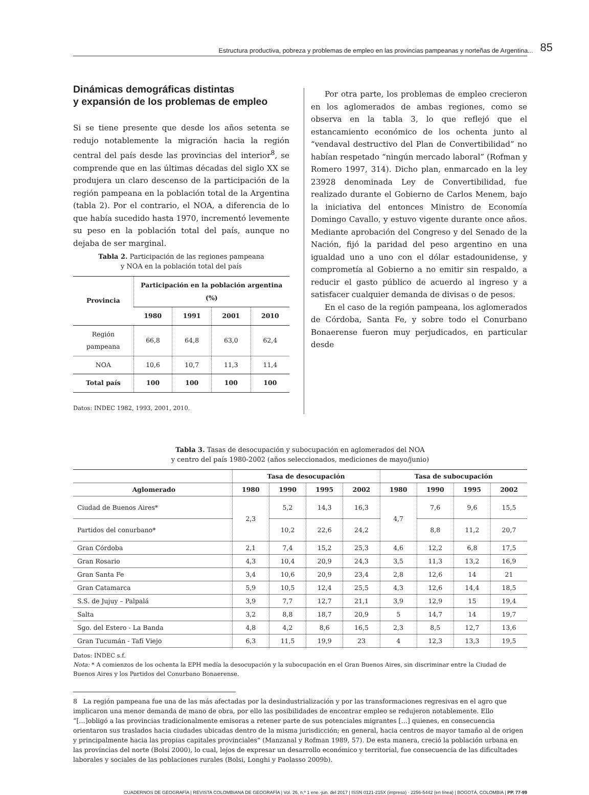Estructura productiva, pobreza y problemas de empleo en las provincias pampeanas y norteñas de Argentina... 85
Dinámicas demográficas distintas
y expansión de los problemas de empleo
Si se tiene presente que desde los años setenta se redujo notablemente la migración hacia la región central del país desde las provincias del interior<sup>8</sup>, se comprende que en las últimas décadas del siglo XX se produjera un claro descenso de la participación de la región pampeana en la población total de la Argentina (tabla 2). Por el contrario, el NOA, a diferencia de lo que había sucedido hasta 1970, incrementó levemente su peso en la población total del país, aunque no dejaba de ser marginal.
Tabla 2. Participación de las regiones pampeana
y NOA en la población total del país
| Provincia | Participación en la población argentina (%) | | | |
| --- | --- | --- | --- | --- |
| | 1980 | 1991 | 2001 | 2010 |
| Región pampeana | 66,8 | 64,8 | 63,0 | 62,4 |
| NOA | 10,6 | 10,7 | 11,3 | 11,4 |
| Total país | 100 | 100 | 100 | 100 |
Datos: INDEC 1982, 1993, 2001, 2010.
Por otra parte, los problemas de empleo crecieron en los aglomerados de ambas regiones, como se observa en la tabla 3, lo que reflejó que el estancamiento económico de los ochenta junto al “vendaval destructivo del Plan de Convertibilidad” no habían respetado “ningún mercado laboral” (Rofman y Romero 1997, 314). Dicho plan, enmarcado en la ley 23928 denominada Ley de Convertibilidad, fue realizado durante el Gobierno de Carlos Menem, bajo la iniciativa del entonces Ministro de Economía Domingo Cavallo, y estuvo vigente durante once años. Mediante aprobación del Congreso y del Senado de la Nación, fijó la paridad del peso argentino en una igualdad uno a uno con el dólar estadounidense, y comprometía al Gobierno a no emitir sin respaldo, a reducir el gasto público de acuerdo al ingreso y a satisfacer cualquier demanda de divisas o de pesos.
En el caso de la región pampeana, los aglomerados de Córdoba, Santa Fe, y sobre todo el Conurbano Bonaerense fueron muy perjudicados, en particular desde
Tabla 3. Tasas de desocupación y subocupación en aglomerados del NOA
y centro del país 1980-2002 (años seleccionados, mediciones de mayo/junio)
| | Tasa de desocupación | | | | Tasa de subocupación | | | |
| --- | --- | --- | --- | --- | --- | --- | --- | --- |
| Aglomerado | 1980 | 1990 | 1995 | 2002 | 1980 | 1990 | 1995 | 2002 |
| Ciudad de Buenos Aires* | 2,3 | 5,2 | 14,3 | 16,3 | 4,7 | 7,6 | 9,6 | 15,5 |
| Partidos del conurbano* | | 10,2 | 22,6 | 24,2 | | 8,8 | 11,2 | 20,7 |
| Gran Córdoba | 2,1 | 7,4 | 15,2 | 25,3 | 4,6 | 12,2 | 6,8 | 17,5 |
| Gran Rosario | 4,3 | 10,4 | 20,9 | 24,3 | 3,5 | 11,3 | 13,2 | 16,9 |
| Gran Santa Fe | 3,4 | 10,6 | 20,9 | 23,4 | 2,8 | 12,6 | 14 | 21 |
| Gran Catamarca | 5,9 | 10,5 | 12,4 | 25,5 | 4,3 | 12,6 | 14,4 | 18,5 |
| S.S. de Jujuy – Palpalá | 3,9 | 7,7 | 12,7 | 21,1 | 3,9 | 12,9 | 15 | 19,4 |
| Salta | 3,2 | 8,8 | 18,7 | 20,9 | 5 | 14,7 | 14 | 19,7 |
| Sgo. del Estero - La Banda | 4,8 | 4,2 | 8,6 | 16,5 | 2,3 | 8,5 | 12,7 | 13,6 |
| Gran Tucumán - Tafí Viejo | 6,3 | 11,5 | 19,9 | 23 | 4 | 12,3 | 13,3 | 19,5 |
Datos: INDEC s.f.
Nota: * A comienzos de los ochenta la EPH medía la desocupación y la subocupación en el Gran Buenos Aires, sin discriminar entre la Ciudad de Buenos Aires y los Partidos del Conurbano Bonaerense.
8 La región pampeana fue una de las más afectadas por la desindustrialización y por las transformaciones regresivas en el agro que implicaron una menor demanda de mano de obra, por ello las posibilidades de encontrar empleo se redujeron notablemente. Ello “[…]obligó a las provincias tradicionalmente emisoras a retener parte de sus potenciales migrantes […] quienes, en consecuencia orientaron sus traslados hacia ciudades ubicadas dentro de la misma jurisdicción; en general, hacia centros de mayor tamaño al de origen y principalmente hacia las propias capitales provinciales” (Manzanal y Rofman 1989, 57). De esta manera, creció la población urbana en las provincias del norte (Bolsi 2000), lo cual, lejos de expresar un desarrollo económico y territorial, fue consecuencia de las dificultades laborales y sociales de las poblaciones rurales (Bolsi, Longhi y Paolasso 2009b).
CUADERNOS DE GEOGRAFÍA | REVISTA COLOMBIANA DE GEOGRAFÍA | Vol. 26, n.º 1 ene.-jun. del 2017 | ISSN 0121-215X (impreso) · 2256-5442 (en línea) | BOGOTÁ, COLOMBIA | PP. 77-99